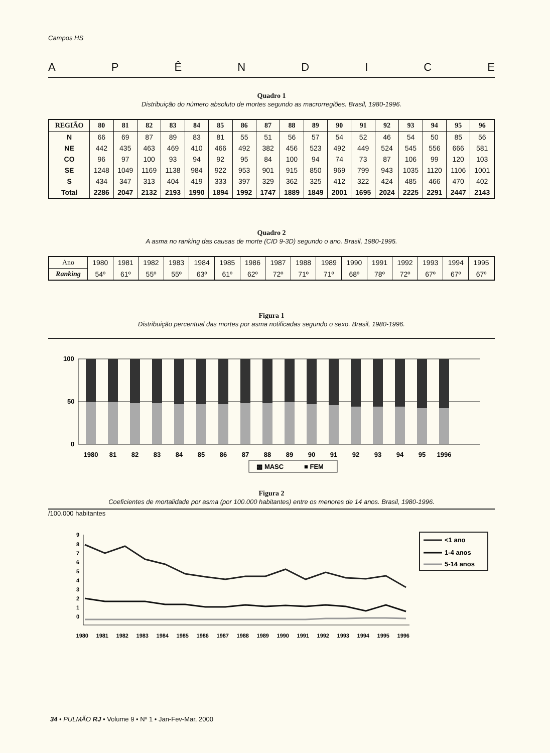Campos HS
APÊNDICE
Quadro 1
Distribuição do número absoluto de mortes segundo as macrorregiões. Brasil, 1980-1996.
| REGIÃO | 80 | 81 | 82 | 83 | 84 | 85 | 86 | 87 | 88 | 89 | 90 | 91 | 92 | 93 | 94 | 95 | 96 |
| --- | --- | --- | --- | --- | --- | --- | --- | --- | --- | --- | --- | --- | --- | --- | --- | --- | --- |
| N | 66 | 69 | 87 | 89 | 83 | 81 | 55 | 51 | 56 | 57 | 54 | 52 | 46 | 54 | 50 | 85 | 56 |
| NE | 442 | 435 | 463 | 469 | 410 | 466 | 492 | 382 | 456 | 523 | 492 | 449 | 524 | 545 | 556 | 666 | 581 |
| CO | 96 | 97 | 100 | 93 | 94 | 92 | 95 | 84 | 100 | 94 | 74 | 73 | 87 | 106 | 99 | 120 | 103 |
| SE | 1248 | 1049 | 1169 | 1138 | 984 | 922 | 953 | 901 | 915 | 850 | 969 | 799 | 943 | 1035 | 1120 | 1106 | 1001 |
| S | 434 | 347 | 313 | 404 | 419 | 333 | 397 | 329 | 362 | 325 | 412 | 322 | 424 | 485 | 466 | 470 | 402 |
| Total | 2286 | 2047 | 2132 | 2193 | 1990 | 1894 | 1992 | 1747 | 1889 | 1849 | 2001 | 1695 | 2024 | 2225 | 2291 | 2447 | 2143 |
Quadro 2
A asma no ranking das causas de morte (CID 9-3D) segundo o ano. Brasil, 1980-1995.
| Ano | 1980 | 1981 | 1982 | 1983 | 1984 | 1985 | 1986 | 1987 | 1988 | 1989 | 1990 | 1991 | 1992 | 1993 | 1994 | 1995 |
| Ranking | 54º | 61º | 55º | 55º | 63º | 61º | 62º | 72º | 71º | 71º | 68º | 78º | 72º | 67º | 67º | 67º |
Figura 1
Distribuição percentual das mortes por asma notificadas segundo o sexo. Brasil, 1980-1996.
100
50
0
1980
81
82
83
84
85
86
87
88
89
90
91
92
93
94
95
1996
▩ MASC
■ FEM
Figura 2
Coeficientes de mortalidade por asma (por 100.000 habitantes) entre os menores de 14 anos. Brasil, 1980-1996.
/100.000 habitantes
9
8
7
6
5
4
3
2
1
0
1980
1981
1982
1983
1984
1985
1986
1987
1988
1989
1990
1991
1992
1993
1994
1995
1996
<1 ano
1-4 anos
5-14 anos
34 • PULMÃO RJ • Volume 9 • Nº 1 • Jan-Fev-Mar, 2000